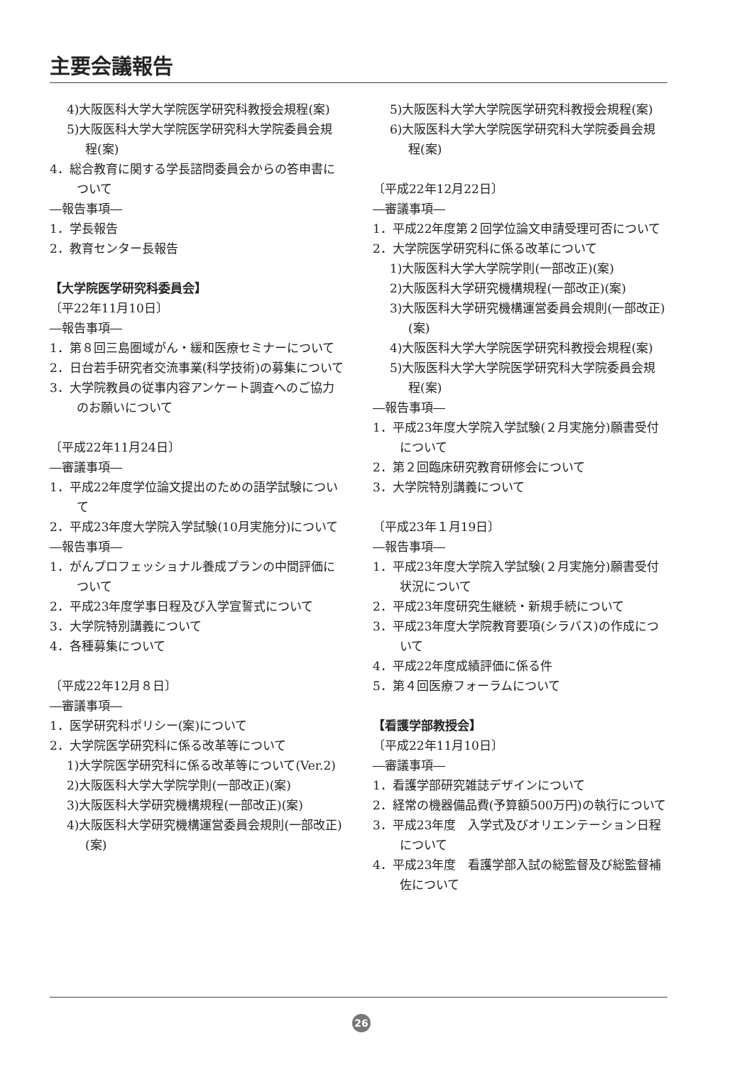主要会議報告
4)大阪医科大学大学院医学研究科教授会規程(案)
5)大阪医科大学大学院医学研究科大学院委員会規程(案)
4．総合教育に関する学長諮問委員会からの答申書について
―報告事項―
1．学長報告
2．教育センター長報告
【大学院医学研究科委員会】
〔平22年11月10日〕
―報告事項―
1．第８回三島圏域がん・緩和医療セミナーについて
2．日台若手研究者交流事業(科学技術)の募集について
3．大学院教員の従事内容アンケート調査へのご協力のお願いについて
〔平成22年11月24日〕
―審議事項―
1．平成22年度学位論文提出のための語学試験について
2．平成23年度大学院入学試験(10月実施分)について
―報告事項―
1．がんプロフェッショナル養成プランの中間評価について
2．平成23年度学事日程及び入学宣誓式について
3．大学院特別講義について
4．各種募集について
〔平成22年12月８日〕
―審議事項―
1．医学研究科ポリシー(案)について
2．大学院医学研究科に係る改革等について
1)大学院医学研究科に係る改革等について(Ver.2)
2)大阪医科大学大学院学則(一部改正)(案)
3)大阪医科大学研究機構規程(一部改正)(案)
4)大阪医科大学研究機構運営委員会規則(一部改正)(案)
5)大阪医科大学大学院医学研究科教授会規程(案)
6)大阪医科大学大学院医学研究科大学院委員会規程(案)
〔平成22年12月22日〕
―審議事項―
1．平成22年度第２回学位論文申請受理可否について
2．大学院医学研究科に係る改革について
1)大阪医科大学大学院学則(一部改正)(案)
2)大阪医科大学研究機構規程(一部改正)(案)
3)大阪医科大学研究機構運営委員会規則(一部改正)(案)
4)大阪医科大学大学院医学研究科教授会規程(案)
5)大阪医科大学大学院医学研究科大学院委員会規程(案)
―報告事項―
1．平成23年度大学院入学試験(２月実施分)願書受付について
2．第２回臨床研究教育研修会について
3．大学院特別講義について
〔平成23年１月19日〕
―報告事項―
1．平成23年度大学院入学試験(２月実施分)願書受付状況について
2．平成23年度研究生継続・新規手続について
3．平成23年度大学院教育要項(シラバス)の作成について
4．平成22年度成績評価に係る件
5．第４回医療フォーラムについて
【看護学部教授会】
〔平成22年11月10日〕
―審議事項―
1．看護学部研究雑誌デザインについて
2．経常の機器備品費(予算額500万円)の執行について
3．平成23年度　入学式及びオリエンテーション日程について
4．平成23年度　看護学部入試の総監督及び総監督補佐について
26